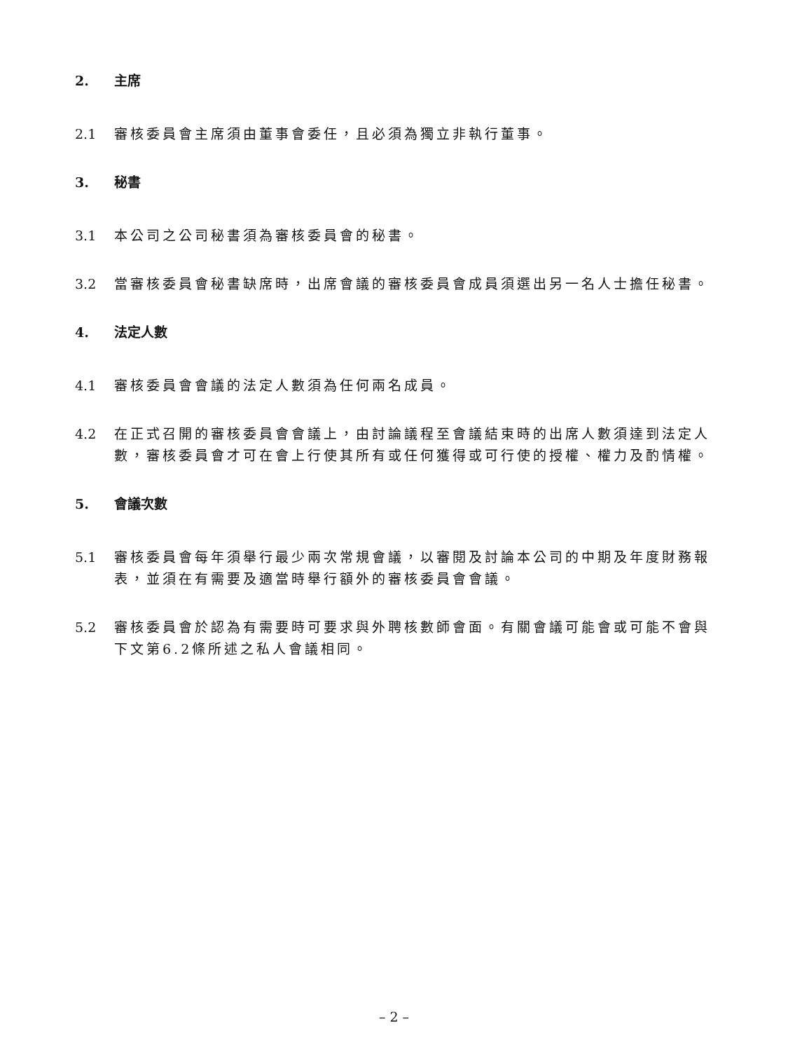2. 主席
2.1 審核委員會主席須由董事會委任，且必須為獨立非執行董事。
3. 秘書
3.1 本公司之公司秘書須為審核委員會的秘書。
3.2 當審核委員會秘書缺席時，出席會議的審核委員會成員須選出另一名人士擔任秘書。
4. 法定人數
4.1 審核委員會會議的法定人數須為任何兩名成員。
4.2 在正式召開的審核委員會會議上，由討論議程至會議結束時的出席人數須達到法定人數，審核委員會才可在會上行使其所有或任何獲得或可行使的授權、權力及酌情權。
5. 會議次數
5.1 審核委員會每年須舉行最少兩次常規會議，以審閱及討論本公司的中期及年度財務報表，並須在有需要及適當時舉行額外的審核委員會會議。
5.2 審核委員會於認為有需要時可要求與外聘核數師會面。有關會議可能會或可能不會與下文第6.2條所述之私人會議相同。
– 2 –